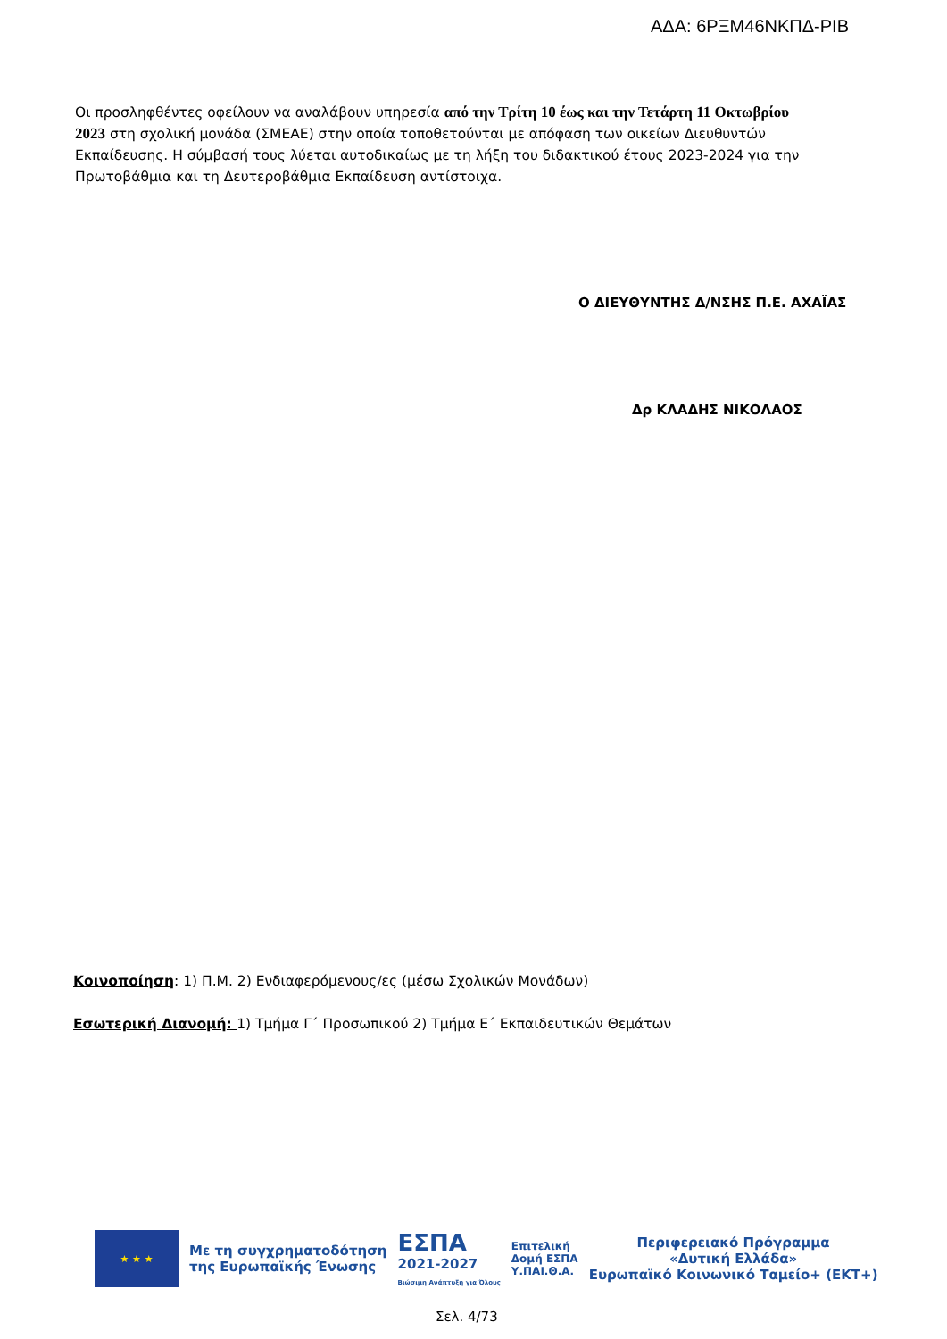ΑΔΑ: 6ΡΞΜ46ΝΚΠΔ-ΡΙΒ
Οι προσληφθέντες οφείλουν να αναλάβουν υπηρεσία από την Τρίτη 10 έως και την Τετάρτη 11 Οκτωβρίου 2023 στη σχολική μονάδα (ΣΜΕΑΕ) στην οποία τοποθετούνται με απόφαση των οικείων Διευθυντών Εκπαίδευσης. Η σύμβασή τους λύεται αυτοδικαίως με τη λήξη του διδακτικού έτους 2023-2024 για την Πρωτοβάθμια και τη Δευτεροβάθμια Εκπαίδευση αντίστοιχα.
Ο ΔΙΕΥΘΥΝΤΗΣ Δ/ΝΣΗΣ Π.Ε. ΑΧΑΪΑΣ
Δρ ΚΛΑΔΗΣ ΝΙΚΟΛΑΟΣ
Κοινοποίηση: 1) Π.Μ. 2) Ενδιαφερόμενους/ες (μέσω Σχολικών Μονάδων)
Εσωτερική Διανομή: 1) Τμήμα Γ΄ Προσωπικού 2) Τμήμα Ε΄ Εκπαιδευτικών Θεμάτων
★ ★ ★
Με τη συγχρηματοδότηση
της Ευρωπαϊκής Ένωσης
ΕΣΠΑ
2021-2027
Βιώσιμη Ανάπτυξη για Όλους
Επιτελική
Δομή ΕΣΠΑ
Υ.ΠΑΙ.Θ.Α.
Περιφερειακό Πρόγραμμα
«Δυτική Ελλάδα»
Ευρωπαϊκό Κοινωνικό Ταμείο+ (ΕΚΤ+)
Σελ. 4/73